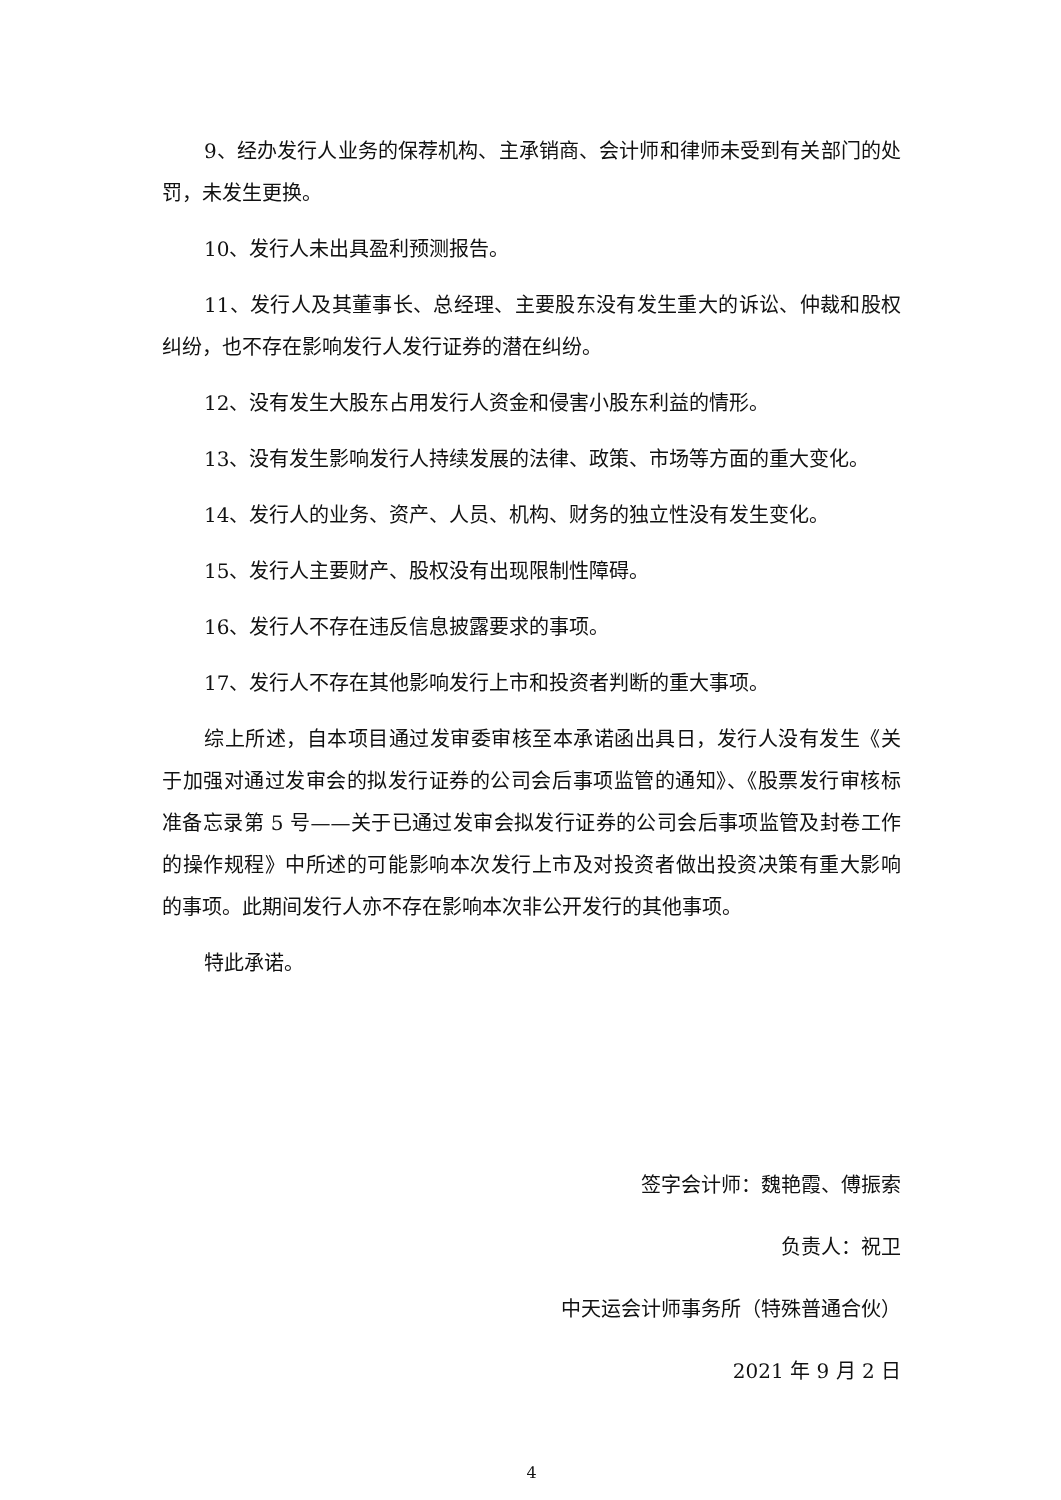9、经办发行人业务的保荐机构、主承销商、会计师和律师未受到有关部门的处罚，未发生更换。
10、发行人未出具盈利预测报告。
11、发行人及其董事长、总经理、主要股东没有发生重大的诉讼、仲裁和股权纠纷，也不存在影响发行人发行证券的潜在纠纷。
12、没有发生大股东占用发行人资金和侵害小股东利益的情形。
13、没有发生影响发行人持续发展的法律、政策、市场等方面的重大变化。
14、发行人的业务、资产、人员、机构、财务的独立性没有发生变化。
15、发行人主要财产、股权没有出现限制性障碍。
16、发行人不存在违反信息披露要求的事项。
17、发行人不存在其他影响发行上市和投资者判断的重大事项。
综上所述，自本项目通过发审委审核至本承诺函出具日，发行人没有发生《关于加强对通过发审会的拟发行证券的公司会后事项监管的通知》、《股票发行审核标准备忘录第 5 号——关于已通过发审会拟发行证券的公司会后事项监管及封卷工作的操作规程》中所述的可能影响本次发行上市及对投资者做出投资决策有重大影响的事项。此期间发行人亦不存在影响本次非公开发行的其他事项。
特此承诺。
签字会计师：魏艳霞、傅振索
负责人：祝卫
中天运会计师事务所（特殊普通合伙）
2021 年 9 月 2 日
4